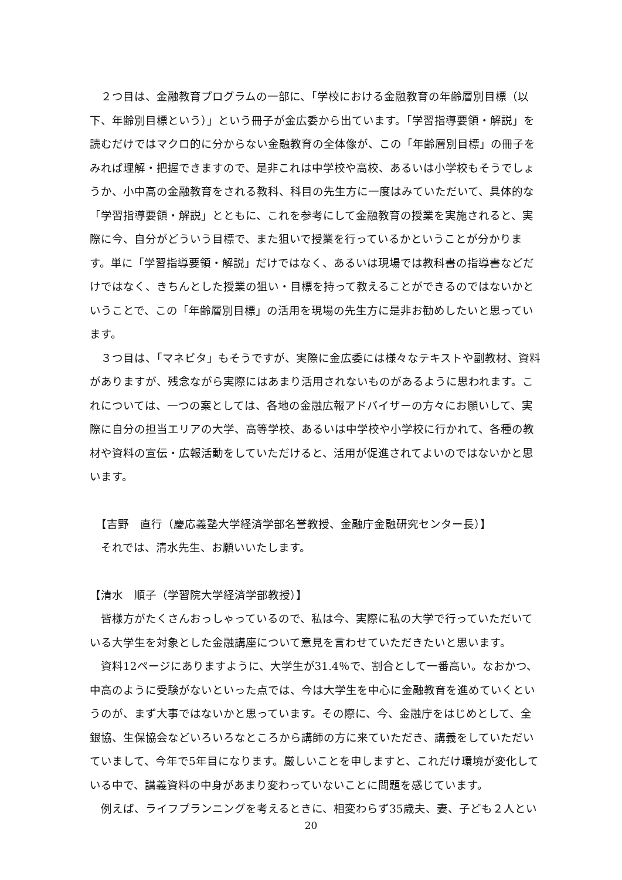２つ目は、金融教育プログラムの一部に、「学校における金融教育の年齢層別目標（以下、年齢別目標という）」という冊子が金広委から出ています。「学習指導要領・解説」を読むだけではマクロ的に分からない金融教育の全体像が、この「年齢層別目標」の冊子をみれば理解・把握できますので、是非これは中学校や高校、あるいは小学校もそうでしょうか、小中高の金融教育をされる教科、科目の先生方に一度はみていただいて、具体的な「学習指導要領・解説」とともに、これを参考にして金融教育の授業を実施されると、実際に今、自分がどういう目標で、また狙いで授業を行っているかということが分かります。単に「学習指導要領・解説」だけではなく、あるいは現場では教科書の指導書などだけではなく、きちんとした授業の狙い・目標を持って教えることができるのではないかということで、この「年齢層別目標」の活用を現場の先生方に是非お勧めしたいと思っています。
　３つ目は、「マネビタ」もそうですが、実際に金広委には様々なテキストや副教材、資料がありますが、残念ながら実際にはあまり活用されないものがあるように思われます。これについては、一つの案としては、各地の金融広報アドバイザーの方々にお願いして、実際に自分の担当エリアの大学、高等学校、あるいは中学校や小学校に行かれて、各種の教材や資料の宣伝・広報活動をしていただけると、活用が促進されてよいのではないかと思います。
　【吉野　直行（慶応義塾大学経済学部名誉教授、金融庁金融研究センター長）】
　それでは、清水先生、お願いいたします。
【清水　順子（学習院大学経済学部教授）】
　皆様方がたくさんおっしゃっているので、私は今、実際に私の大学で行っていただいている大学生を対象とした金融講座について意見を言わせていただきたいと思います。
　資料12ページにありますように、大学生が31.4％で、割合として一番高い。なおかつ、中高のように受験がないといった点では、今は大学生を中心に金融教育を進めていくというのが、まず大事ではないかと思っています。その際に、今、金融庁をはじめとして、全銀協、生保協会などいろいろなところから講師の方に来ていただき、講義をしていただいていまして、今年で5年目になります。厳しいことを申しますと、これだけ環境が変化している中で、講義資料の中身があまり変わっていないことに問題を感じています。
　例えば、ライフプランニングを考えるときに、相変わらず35歳夫、妻、子ども２人とい
20